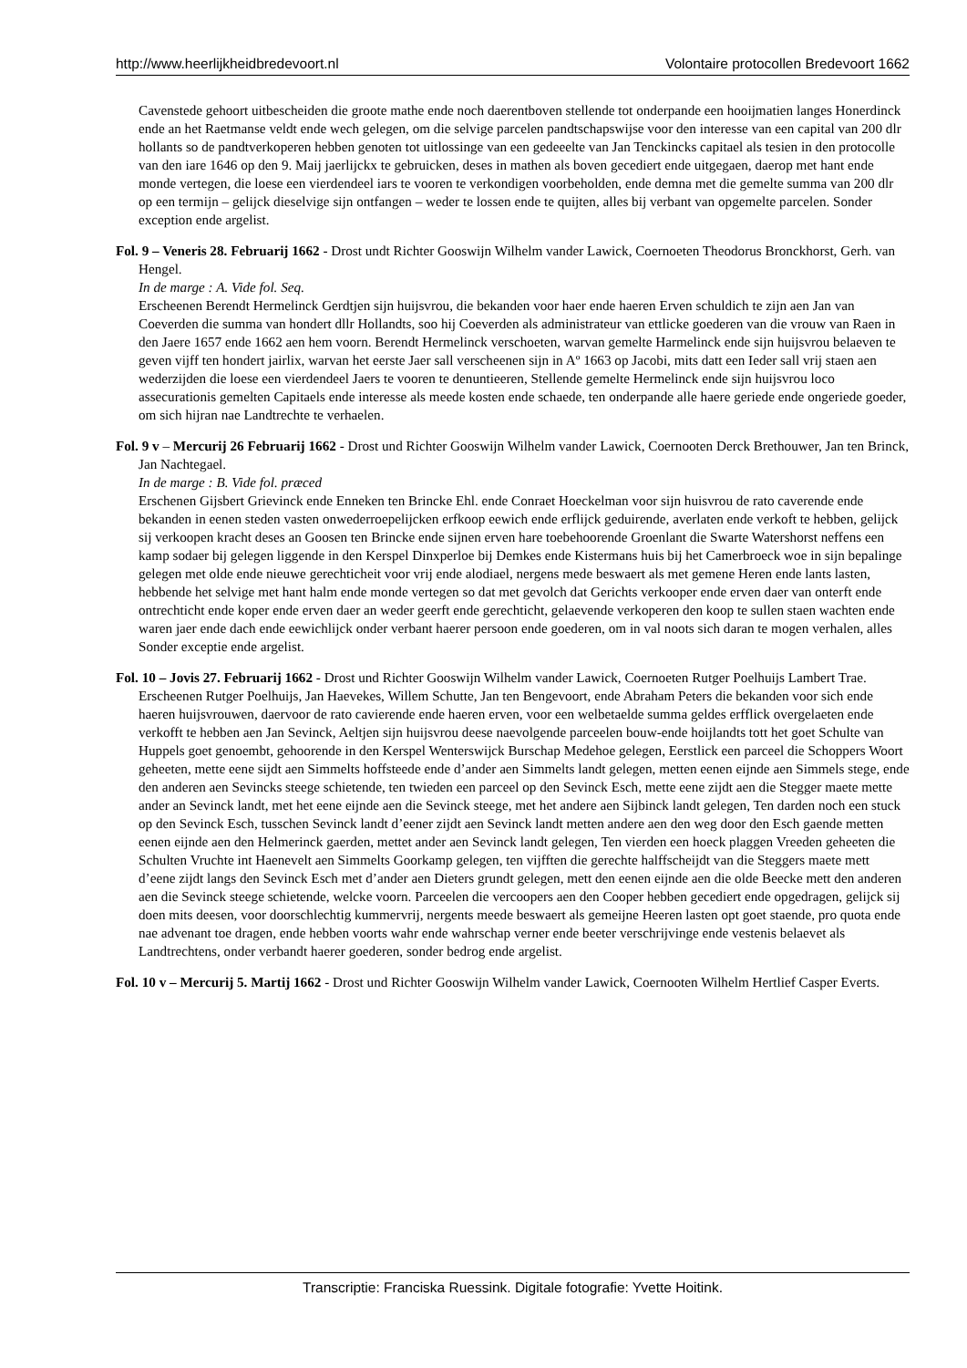http://www.heerlijkheidbredevoort.nl Volontaire protocollen Bredevoort 1662
Cavenstede gehoort uitbescheiden die groote mathe ende noch daerentboven stellende tot onderpande een hooijmatien langes Honerdinck ende an het Raetmanse veldt ende wech gelegen, om die selvige parcelen pandtschapswijse voor den interesse van een capital van 200 dlr hollants so de pandtverkoperen hebben genoten tot uitlossinge van een gedeeelte van Jan Tenckincks capitael als tesien in den protocolle van den iare 1646 op den 9. Maij jaerlijckx te gebruicken, deses in mathen als boven gecediert ende uitgegaen, daerop met hant ende monde vertegen, die loese een vierdendeel iars te vooren te verkondigen voorbeholden, ende demna met die gemelte summa van 200 dlr op een termijn – gelijck dieselvige sijn ontfangen – weder te lossen ende te quijten, alles bij verbant van opgemelte parcelen. Sonder exception ende argelist.
Fol. 9 – Veneris 28. Februarij 1662 - Drost undt Richter Gooswijn Wilhelm vander Lawick, Coernoeten Theodorus Bronckhorst, Gerh. van Hengel.
In de marge : A. Vide fol. Seq.
Erscheenen Berendt Hermelinck Gerdtjen sijn huijsvrou, die bekanden voor haer ende haeren Erven schuldich te zijn aen Jan van Coeverden die summa van hondert dllr Hollandts, soo hij Coeverden als administrateur van ettlicke goederen van die vrouw van Raen in den Jaere 1657 ende 1662 aen hem voorn. Berendt Hermelinck verschoeten, warvan gemelte Harmelinck ende sijn huijsvrou belaeven te geven vijff ten hondert jairlix, warvan het eerste Jaer sall verscheenen sijn in Aº 1663 op Jacobi, mits datt een Ieder sall vrij staen aen wederzijden die loese een vierdendeel Jaers te vooren te denuntieeren, Stellende gemelte Hermelinck ende sijn huijsvrou loco assecurationis gemelten Capitaels ende interesse als meede kosten ende schaede, ten onderpande alle haere geriede ende ongeriede goeder, om sich hijran nae Landtrechte te verhaelen.
Fol. 9 v – Mercurij 26 Februarij 1662 - Drost und Richter Gooswijn Wilhelm vander Lawick, Coernooten Derck Brethouwer, Jan ten Brinck, Jan Nachtegael.
In de marge : B. Vide fol. præced
Erschenen Gijsbert Grievinck ende Enneken ten Brincke Ehl. ende Conraet Hoeckelman voor sijn huisvrou de rato caverende ende bekanden in eenen steden vasten onwederroepelijcken erfkoop eewich ende erflijck geduirende, averlaten ende verkoft te hebben, gelijck sij verkoopen kracht deses an Goosen ten Brincke ende sijnen erven hare toebehoorende Groenlant die Swarte Watershorst neffens een kamp sodaer bij gelegen liggende in den Kerspel Dinxperloe bij Demkes ende Kistermans huis bij het Camerbroeck woe in sijn bepalinge gelegen met olde ende nieuwe gerechticheit voor vrij ende alodiael, nergens mede beswaert als met gemene Heren ende lants lasten, hebbende het selvige met hant halm ende monde vertegen so dat met gevolch dat Gerichts verkooper ende erven daer van onterft ende ontrechticht ende koper ende erven daer an weder geerft ende gerechticht, gelaevende verkoperen den koop te sullen staen wachten ende waren jaer ende dach ende eewichlijck onder verbant haerer persoon ende goederen, om in val noots sich daran te mogen verhalen, alles Sonder exceptie ende argelist.
Fol. 10 – Jovis 27. Februarij 1662 - Drost und Richter Gooswijn Wilhelm vander Lawick, Coernoeten Rutger Poelhuijs Lambert Trae.
Erscheenen Rutger Poelhuijs, Jan Haevekes, Willem Schutte, Jan ten Bengevoort, ende Abraham Peters die bekanden voor sich ende haeren huijsvrouwen, daervoor de rato cavierende ende haeren erven, voor een welbetaelde summa geldes erfflick overgelaeten ende verkofft te hebben aen Jan Sevinck, Aeltjen sijn huijsvrou deese naevolgende parceelen bouw-ende hoijlandts tott het goet Schulte van Huppels goet genoembt, gehoorende in den Kerspel Wenterswijck Burschap Medehoe gelegen, Eerstlick een parceel die Schoppers Woort geheeten, mette eene sijdt aen Simmelts hoffsteede ende d’ander aen Simmelts landt gelegen, metten eenen eijnde aen Simmels stege, ende den anderen aen Sevincks steege schietende, ten twieden een parceel op den Sevinck Esch, mette eene zijdt aen die Stegger maete mette ander an Sevinck landt, met het eene eijnde aen die Sevinck steege, met het andere aen Sijbinck landt gelegen, Ten darden noch een stuck op den Sevinck Esch, tusschen Sevinck landt d’eener zijdt aen Sevinck landt metten andere aen den weg door den Esch gaende metten eenen eijnde aen den Helmerinck gaerden, mettet ander aen Sevinck landt gelegen, Ten vierden een hoeck plaggen Vreeden geheeten die Schulten Vruchte int Haenevelt aen Simmelts Goorkamp gelegen, ten vijfften die gerechte halffscheijdt van die Steggers maete mett d’eene zijdt langs den Sevinck Esch met d’ander aen Dieters grundt gelegen, mett den eenen eijnde aen die olde Beecke mett den anderen aen die Sevinck steege schietende, welcke voorn. Parceelen die vercoopers aen den Cooper hebben gecediert ende opgedragen, gelijck sij doen mits deesen, voor doorschlechtig kummervrij, nergents meede beswaert als gemeijne Heeren lasten opt goet staende, pro quota ende nae advenant toe dragen, ende hebben voorts wahr ende wahrschap verner ende beeter verschrijvinge ende vestenis belaevet als Landtrechtens, onder verbandt haerer goederen, sonder bedrog ende argelist.
Fol. 10 v – Mercurij 5. Martij 1662 - Drost und Richter Gooswijn Wilhelm vander Lawick, Coernooten Wilhelm Hertlief Casper Everts.
Transcriptie: Franciska Ruessink. Digitale fotografie: Yvette Hoitink.